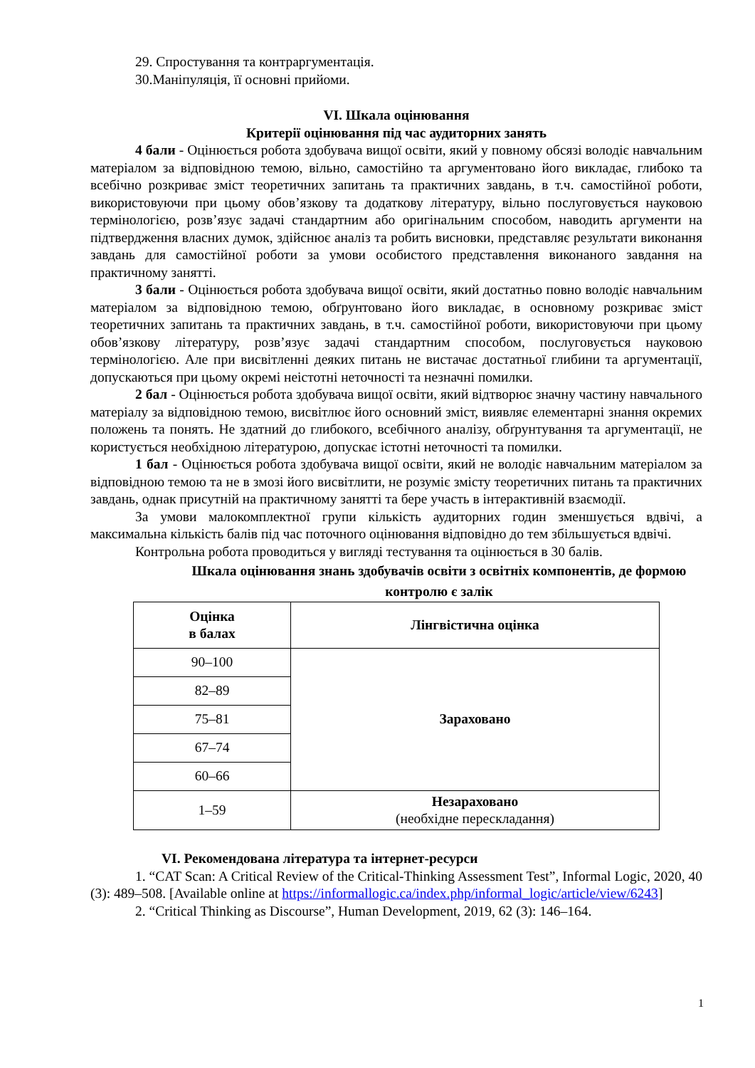29. Спростування та контраргументація.
30.Маніпуляція, її основні прийоми.
VI. Шкала оцінювання
Критерії оцінювання під час аудиторних занять
4 бали - Оцінюється робота здобувача вищої освіти, який у повному обсязі володіє навчальним матеріалом за відповідною темою, вільно, самостійно та аргументовано його викладає, глибоко та всебічно розкриває зміст теоретичних запитань та практичних завдань, в т.ч. самостійної роботи, використовуючи при цьому обов’язкову та додаткову літературу, вільно послуговується науковою термінологією, розв’язує задачі стандартним або оригінальним способом, наводить аргументи на підтвердження власних думок, здійснює аналіз та робить висновки, представляє результати виконання завдань для самостійної роботи за умови особистого представлення виконаного завдання на практичному занятті.
3 бали - Оцінюється робота здобувача вищої освіти, який достатньо повно володіє навчальним матеріалом за відповідною темою, обґрунтовано його викладає, в основному розкриває зміст теоретичних запитань та практичних завдань, в т.ч. самостійної роботи, використовуючи при цьому обов’язкову літературу, розв’язує задачі стандартним способом, послуговується науковою термінологією. Але при висвітленні деяких питань не вистачає достатньої глибини та аргументації, допускаються при цьому окремі неістотні неточності та незначні помилки.
2 бал - Оцінюється робота здобувача вищої освіти, який відтворює значну частину навчального матеріалу за відповідною темою, висвітлює його основний зміст, виявляє елементарні знання окремих положень та понять. Не здатний до глибокого, всебічного аналізу, обґрунтування та аргументації, не користується необхідною літературою, допускає істотні неточності та помилки.
1 бал - Оцінюється робота здобувача вищої освіти, який не володіє навчальним матеріалом за відповідною темою та не в змозі його висвітлити, не розуміє змісту теоретичних питань та практичних завдань, однак присутній на практичному занятті та бере участь в інтерактивній взаємодії.
За умови малокомплектної групи кількість аудиторних годин зменшується вдвічі, а максимальна кількість балів під час поточного оцінювання відповідно до тем збільшується вдвічі.
Контрольна робота проводиться у вигляді тестування та оцінюється в 30 балів.
Шкала оцінювання знань здобувачів освіти з освітніх компонентів, де формою контролю є залік
| Оцінка в балах | Лінгвістична оцінка |
| --- | --- |
| 90–100 | Зараховано |
| 82–89 | |
| 75–81 | |
| 67–74 | |
| 60–66 | |
| 1–59 | Незараховано (необхідне перескладання) |
VI. Рекомендована література та інтернет-ресурси
1. “CAT Scan: A Critical Review of the Critical-Thinking Assessment Test”, Informal Logic, 2020, 40 (3): 489–508. [Available online at https://informallogic.ca/index.php/informal_logic/article/view/6243]
2. “Critical Thinking as Discourse”, Human Development, 2019, 62 (3): 146–164.
1